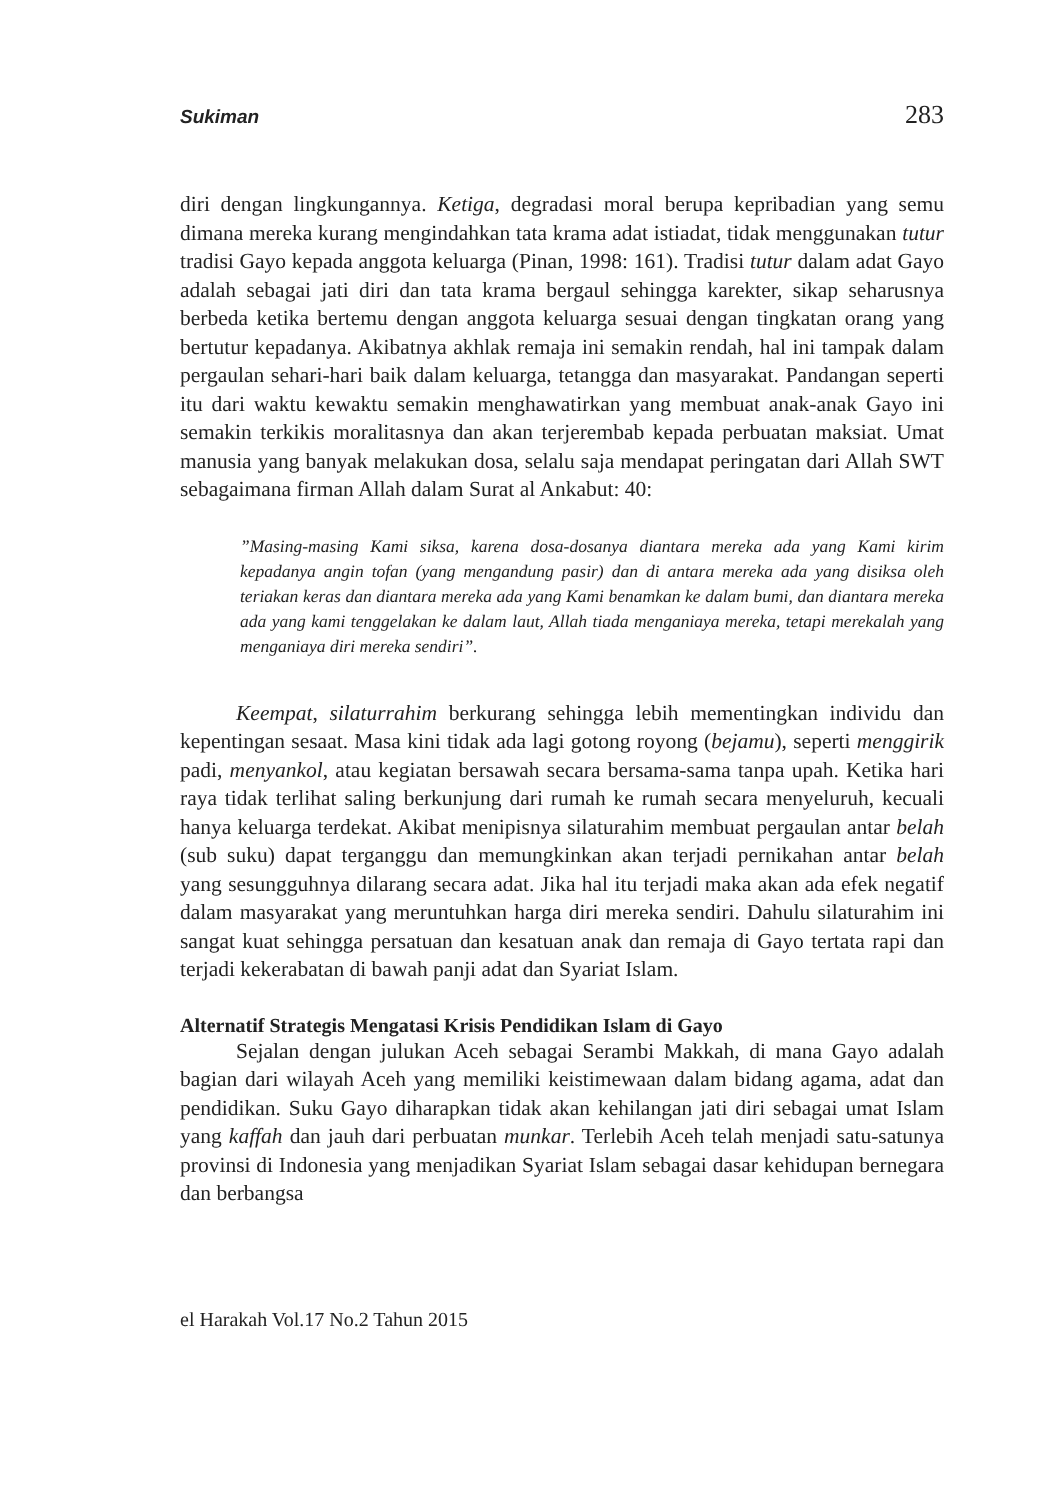Sukiman 283
diri dengan lingkungannya. Ketiga, degradasi moral berupa kepribadian yang semu dimana mereka kurang mengindahkan tata krama adat istiadat, tidak menggunakan tutur tradisi Gayo kepada anggota keluarga (Pinan, 1998: 161). Tradisi tutur dalam adat Gayo adalah sebagai jati diri dan tata krama bergaul sehingga karekter, sikap seharusnya berbeda ketika bertemu dengan anggota keluarga sesuai dengan tingkatan orang yang bertutur kepadanya. Akibatnya akhlak remaja ini semakin rendah, hal ini tampak dalam pergaulan sehari-hari baik dalam keluarga, tetangga dan masyarakat. Pandangan seperti itu dari waktu kewaktu semakin menghawatirkan yang membuat anak-anak Gayo ini semakin terkikis moralitasnya dan akan terjerembab kepada perbuatan maksiat. Umat manusia yang banyak melakukan dosa, selalu saja mendapat peringatan dari Allah SWT sebagaimana firman Allah dalam Surat al Ankabut: 40:
”Masing-masing Kami siksa, karena dosa-dosanya diantara mereka ada yang Kami kirim kepadanya angin tofan (yang mengandung pasir) dan di antara mereka ada yang disiksa oleh teriakan keras dan diantara mereka ada yang Kami benamkan ke dalam bumi, dan diantara mereka ada yang kami tenggelakan ke dalam laut, Allah tiada menganiaya mereka, tetapi merekalah yang menganiaya diri mereka sendiri”.
Keempat, silaturrahim berkurang sehingga lebih mementingkan individu dan kepentingan sesaat. Masa kini tidak ada lagi gotong royong (bejamu), seperti menggirik padi, menyankol, atau kegiatan bersawah secara bersama-sama tanpa upah. Ketika hari raya tidak terlihat saling berkunjung dari rumah ke rumah secara menyeluruh, kecuali hanya keluarga terdekat. Akibat menipisnya silaturahim membuat pergaulan antar belah (sub suku) dapat terganggu dan memungkinkan akan terjadi pernikahan antar belah yang sesungguhnya dilarang secara adat. Jika hal itu terjadi maka akan ada efek negatif dalam masyarakat yang meruntuhkan harga diri mereka sendiri. Dahulu silaturahim ini sangat kuat sehingga persatuan dan kesatuan anak dan remaja di Gayo tertata rapi dan terjadi kekerabatan di bawah panji adat dan Syariat Islam.
Alternatif Strategis Mengatasi Krisis Pendidikan Islam di Gayo
Sejalan dengan julukan Aceh sebagai Serambi Makkah, di mana Gayo adalah bagian dari wilayah Aceh yang memiliki keistimewaan dalam bidang agama, adat dan pendidikan. Suku Gayo diharapkan tidak akan kehilangan jati diri sebagai umat Islam yang kaffah dan jauh dari perbuatan munkar. Terlebih Aceh telah menjadi satu-satunya provinsi di Indonesia yang menjadikan Syariat Islam sebagai dasar kehidupan bernegara dan berbangsa
el Harakah Vol.17 No.2 Tahun 2015